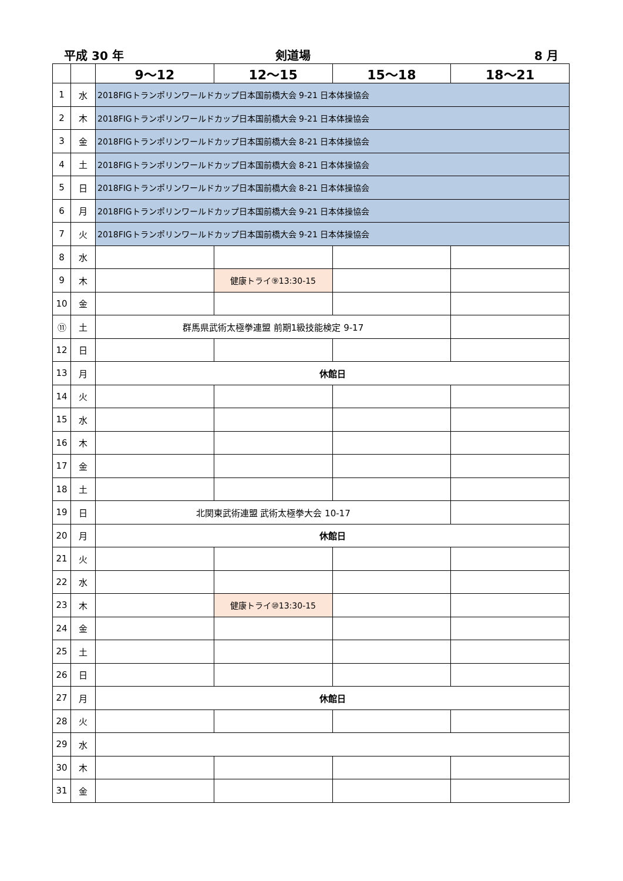平成 30 年
剣道場
8 月
| | | 9～12 | 12～15 | 15～18 | 18～21 |
| --- | --- | --- | --- | --- | --- |
| 1 | 水 | 2018FIGトランポリンワールドカップ日本国前橋大会 9-21 日本体操協会 | | | |
| 2 | 木 | 2018FIGトランポリンワールドカップ日本国前橋大会 9-21 日本体操協会 | | | |
| 3 | 金 | 2018FIGトランポリンワールドカップ日本国前橋大会 8-21 日本体操協会 | | | |
| 4 | 土 | 2018FIGトランポリンワールドカップ日本国前橋大会 8-21 日本体操協会 | | | |
| 5 | 日 | 2018FIGトランポリンワールドカップ日本国前橋大会 8-21 日本体操協会 | | | |
| 6 | 月 | 2018FIGトランポリンワールドカップ日本国前橋大会 9-21 日本体操協会 | | | |
| 7 | 火 | 2018FIGトランポリンワールドカップ日本国前橋大会 9-21 日本体操協会 | | | |
| 8 | 水 | | | | |
| 9 | 木 | | 健康トライ⑨13:30-15 | | |
| 10 | 金 | | | | |
| ⑪ | 土 | 群馬県武術太極拳連盟 前期1級技能検定 9-17 | | | |
| 12 | 日 | | | | |
| 13 | 月 | 休館日 | | | |
| 14 | 火 | | | | |
| 15 | 水 | | | | |
| 16 | 木 | | | | |
| 17 | 金 | | | | |
| 18 | 土 | | | | |
| 19 | 日 | 北関東武術連盟 武術太極拳大会 10-17 | | | |
| 20 | 月 | 休館日 | | | |
| 21 | 火 | | | | |
| 22 | 水 | | | | |
| 23 | 木 | | 健康トライ⑩13:30-15 | | |
| 24 | 金 | | | | |
| 25 | 土 | | | | |
| 26 | 日 | | | | |
| 27 | 月 | 休館日 | | | |
| 28 | 火 | | | | |
| 29 | 水 | | | | |
| 30 | 木 | | | | |
| 31 | 金 | | | | |